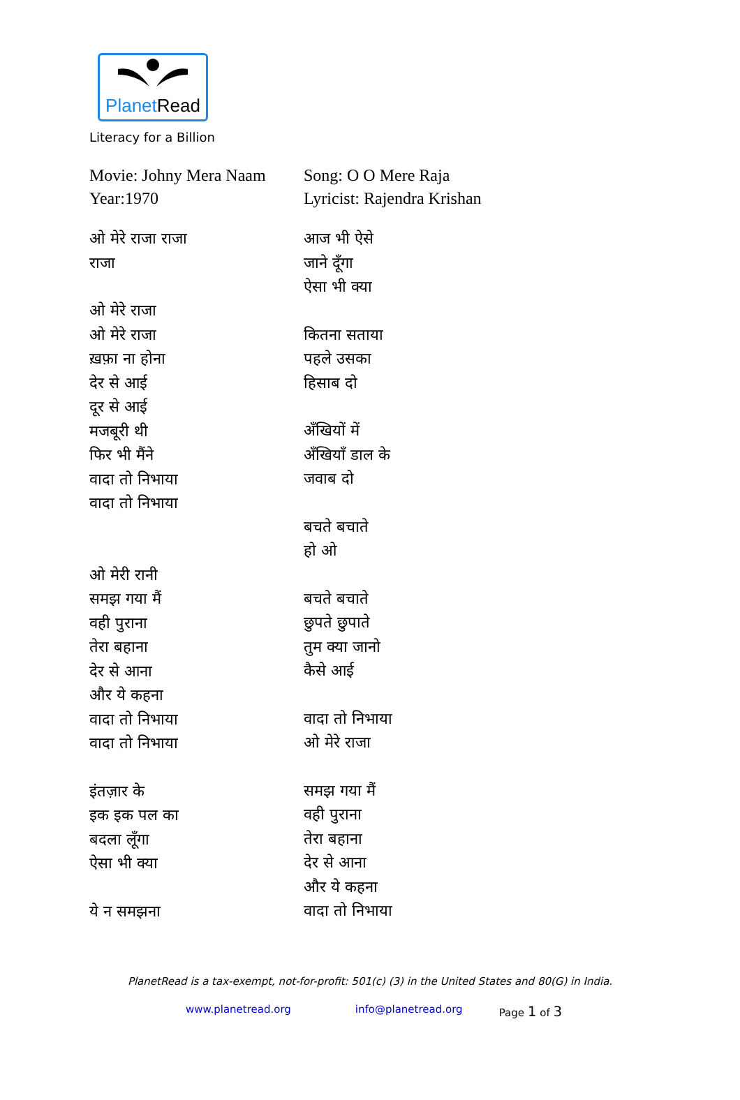PlanetRead
Literacy for a Billion
Movie: Johny Mera Naam
Year:1970
ओ मेरे राजा राजा
राजा
ओ मेरे राजा
ओ मेरे राजा
ख़फ़ा ना होना
देर से आई
दूर से आई
मजबूरी थी
फिर भी मैंने
वादा तो निभाया
वादा तो निभाया
ओ मेरी रानी
समझ गया मैं
वही पुराना
तेरा बहाना
देर से आना
और ये कहना
वादा तो निभाया
वादा तो निभाया
इंतज़ार के
इक इक पल का
बदला लूँगा
ऐसा भी क्या
ये न समझना
Song: O O Mere Raja
Lyricist: Rajendra Krishan
आज भी ऐसे
जाने दूँगा
ऐसा भी क्या
कितना सताया
पहले उसका
हिसाब दो
अँखियों में
अँखियाँ डाल के
जवाब दो
बचते बचाते
हो ओ
बचते बचाते
छुपते छुपाते
तुम क्या जानो
कैसे आई
वादा तो निभाया
ओ मेरे राजा
समझ गया मैं
वही पुराना
तेरा बहाना
देर से आना
और ये कहना
वादा तो निभाया
PlanetRead is a tax-exempt, not-for-profit: 501(c) (3) in the United States and 80(G) in India.
www.planetread.org info@planetread.org Page 1 of 3